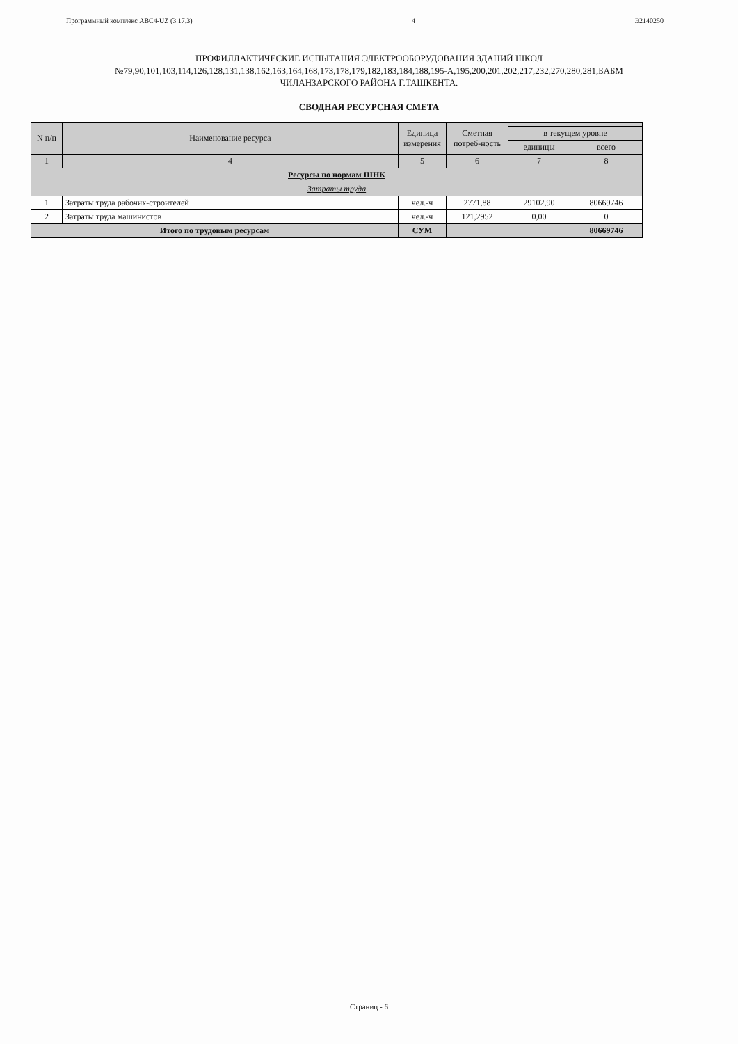Программный комплекс АВС4-UZ (3.17.3) 4 Э2140250
ПРОФИЛЛАКТИЧЕСКИЕ ИСПЫТАНИЯ ЭЛЕКТРООБОРУДОВАНИЯ ЗДАНИЙ ШКОЛ
№79,90,101,103,114,126,128,131,138,162,163,164,168,173,178,179,182,183,184,188,195-А,195,200,201,202,217,232,270,280,281,БАБМ
ЧИЛАНЗАРСКОГО РАЙОНА Г.ТАШКЕНТА.
СВОДНАЯ РЕСУРСНАЯ СМЕТА
| N п/п | Наименование ресурса | Единица измерения | Сметная потреб-ность | | |
| --- | --- | --- | --- | --- | --- |
| | | | | в текущем уровне | |
| | | | | единицы | всего |
| 1 | 4 | 5 | 6 | 7 | 8 |
| Ресурсы по нормам ШНК | | | | | |
| Затраты труда | | | | | |
| 1 | Затраты труда рабочих-строителей | чел.-ч | 2771,88 | 29102,90 | 80669746 |
| 2 | Затраты труда машинистов | чел.-ч | 121,2952 | 0,00 | 0 |
| Итого по трудовым ресурсам | | СУМ | | | 80669746 |
Страниц - 6